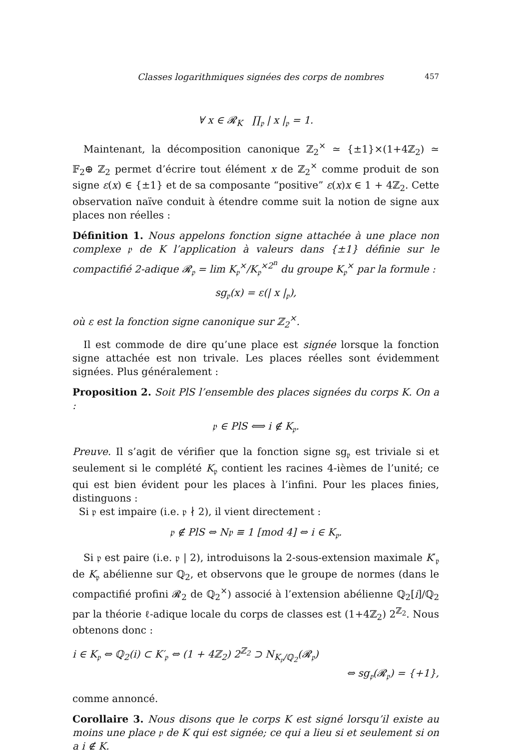Classes logarithmiques signées des corps de nombres 457
∀ x ∈ 𝓡<sub>K</sub> ∏<sub>𝔭</sub> | x |<sub>𝔭</sub> = 1.
Maintenant, la décomposition canonique ℤ<sub>2</sub><sup>×</sup> ≃ {±1}×(1+4ℤ<sub>2</sub>) ≃ 𝔽<sub>2</sub>⊕ ℤ<sub>2</sub> permet d’écrire tout élément x de ℤ<sub>2</sub><sup>×</sup> comme produit de son signe ε(x) ∈ {±1} et de sa composante “positive” ε(x)x ∈ 1 + 4ℤ<sub>2</sub>. Cette observation naïve conduit à étendre comme suit la notion de signe aux places non réelles :
Définition 1. Nous appelons fonction signe attachée à une place non complexe 𝔭 de K l’application à valeurs dans {±1} définie sur le compactifié 2-adique 𝓡<sub>𝔭</sub> = lim K<sub>𝔭</sub><sup>×</sup>/K<sub>𝔭</sub><sup>×2<sup>n</sup></sup> du groupe K<sub>𝔭</sub><sup>×</sup> par la formule :
sg<sub>𝔭</sub>(x) = ε(| x |<sub>𝔭</sub>),
où ε est la fonction signe canonique sur ℤ<sub>2</sub><sup>×</sup>.
Il est commode de dire qu’une place est signée lorsque la fonction signe attachée est non trivale. Les places réelles sont évidemment signées. Plus généralement :
Proposition 2. Soit PlS l’ensemble des places signées du corps K. On a :
𝔭 ∈ PlS ⟺ i ∉ K<sub>𝔭</sub>.
Preuve. Il s’agit de vérifier que la fonction signe sg<sub>𝔭</sub> est triviale si et seulement si le complété K<sub>𝔭</sub> contient les racines 4-ièmes de l’unité; ce qui est bien évident pour les places à l’infini. Pour les places finies, distinguons :
Si 𝔭 est impaire (i.e. 𝔭 ∤ 2), il vient directement :
𝔭 ∉ PlS ⇔ N𝔭 ≡ 1 [mod 4] ⇔ i ∈ K<sub>𝔭</sub>.
Si 𝔭 est paire (i.e. 𝔭 | 2), introduisons la 2-sous-extension maximale K′<sub>𝔭</sub> de K<sub>𝔭</sub> abélienne sur ℚ<sub>2</sub>, et observons que le groupe de normes (dans le compactifié profini 𝓡<sub>2</sub> de ℚ<sub>2</sub><sup>×</sup>) associé à l’extension abélienne ℚ<sub>2</sub>[i]/ℚ<sub>2</sub> par la théorie ℓ-adique locale du corps de classes est (1+4ℤ<sub>2</sub>) 2<sup>ℤ<sub>2</sub></sup>. Nous obtenons donc :
i ∈ K<sub>𝔭</sub> ⇔ ℚ<sub>2</sub>(i) ⊂ K′<sub>𝔭</sub> ⇔ (1 + 4ℤ<sub>2</sub>) 2<sup>ℤ<sub>2</sub></sup> ⊃ N<sub>K<sub>𝔭</sub>/ℚ<sub>2</sub></sub>(𝓡<sub>𝔭</sub>)
⇔ sg<sub>𝔭</sub>(𝓡<sub>𝔭</sub>) = {+1},
comme annoncé.
Corollaire 3. Nous disons que le corps K est signé lorsqu’il existe au moins une place 𝔭 de K qui est signée; ce qui a lieu si et seulement si on a i ∉ K.